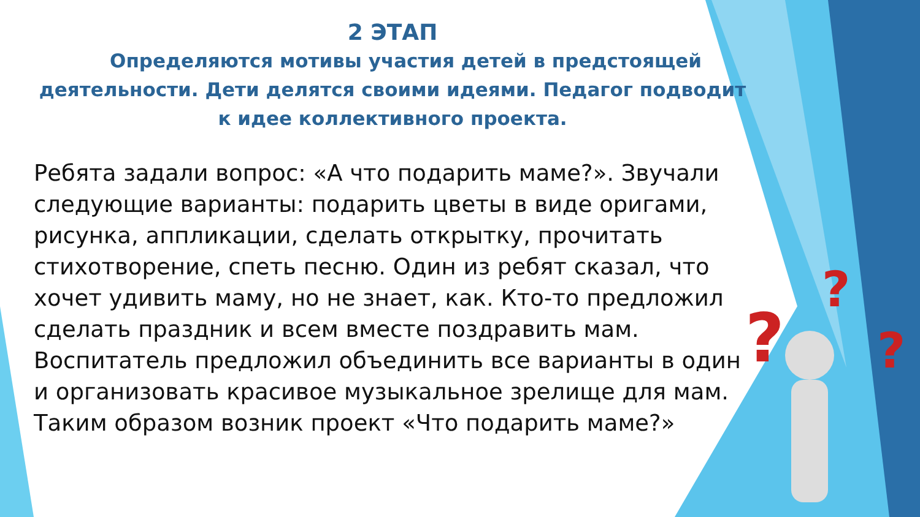?
?
?
2 ЭТАП
Определяются мотивы участия детей в предстоящей деятельности. Дети делятся своими идеями. Педагог подводит к идее коллективного проекта.
Ребята задали вопрос: «А что подарить маме?». Звучали следующие варианты: подарить цветы в виде оригами, рисунка, аппликации, сделать открытку, прочитать стихотворение, спеть песню. Один из ребят сказал, что хочет удивить маму, но не знает, как. Кто-то предложил сделать праздник и всем вместе поздравить мам.
Воспитатель предложил объединить все варианты в один и организовать красивое музыкальное зрелище для мам. Таким образом возник проект «Что подарить маме?»